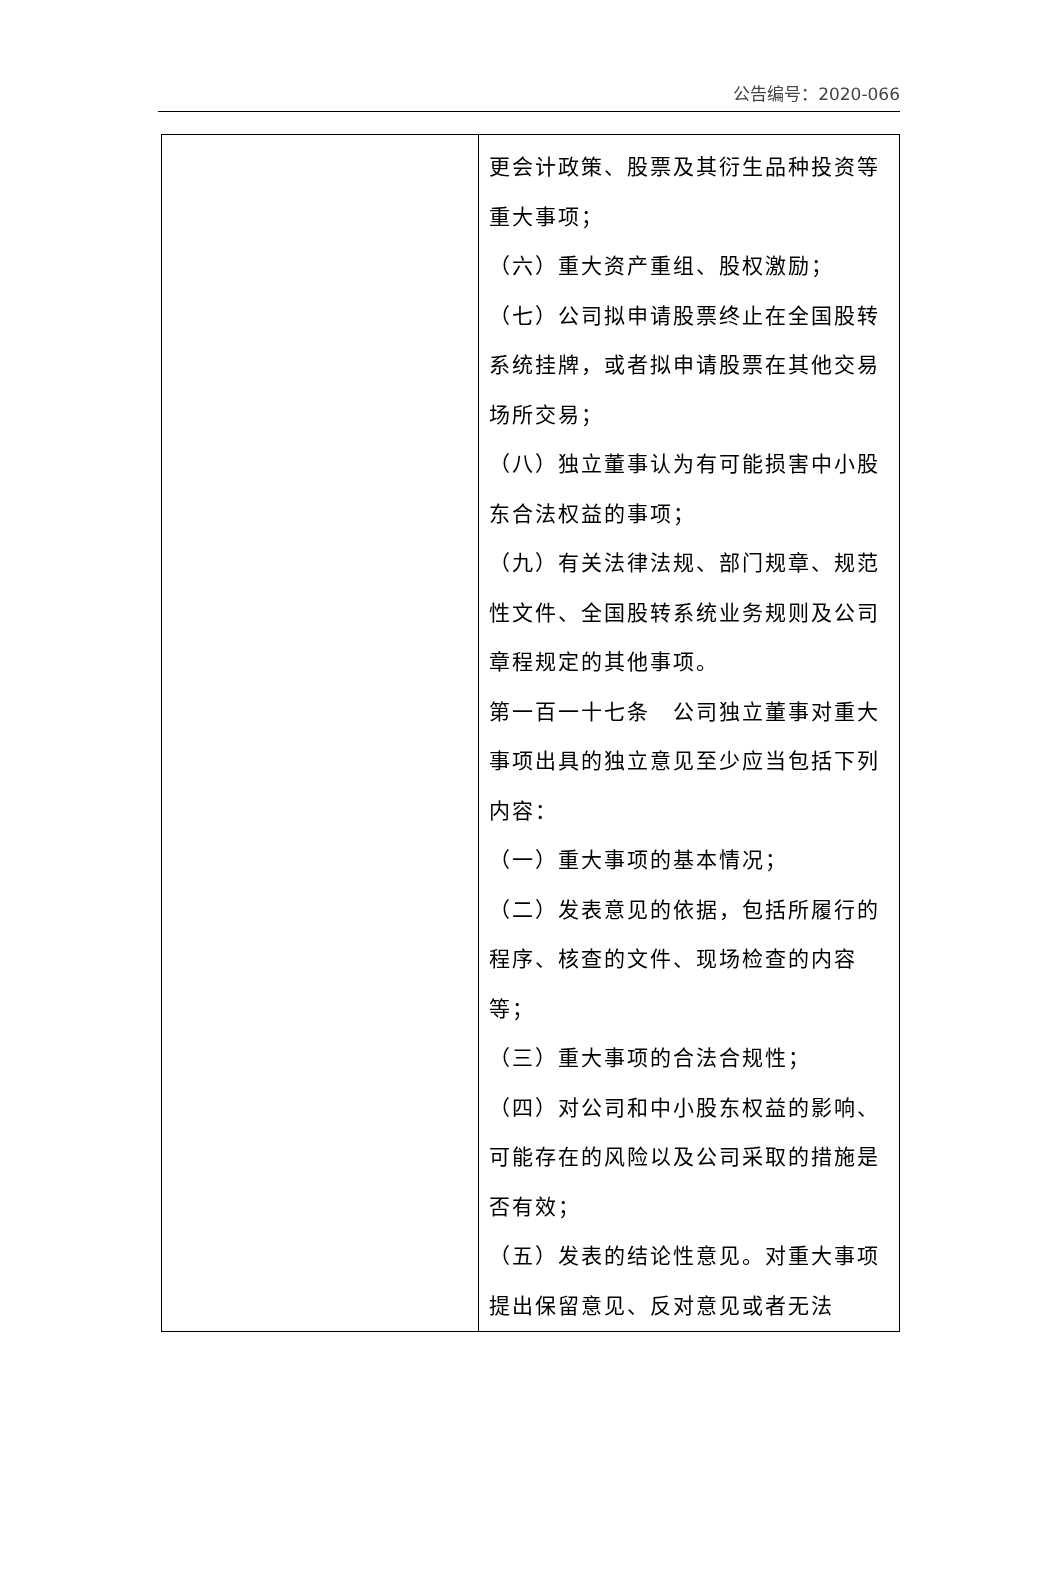公告编号：2020-066
| | 更会计政策、股票及其衍生品种投资等重大事项； （六）重大资产重组、股权激励； （七）公司拟申请股票终止在全国股转系统挂牌，或者拟申请股票在其他交易场所交易； （八）独立董事认为有可能损害中小股东合法权益的事项； （九）有关法律法规、部门规章、规范性文件、全国股转系统业务规则及公司章程规定的其他事项。 第一百一十七条 公司独立董事对重大事项出具的独立意见至少应当包括下列内容： （一）重大事项的基本情况； （二）发表意见的依据，包括所履行的程序、核查的文件、现场检查的内容等； （三）重大事项的合法合规性； （四）对公司和中小股东权益的影响、可能存在的风险以及公司采取的措施是否有效； （五）发表的结论性意见。对重大事项提出保留意见、反对意见或者无法 |